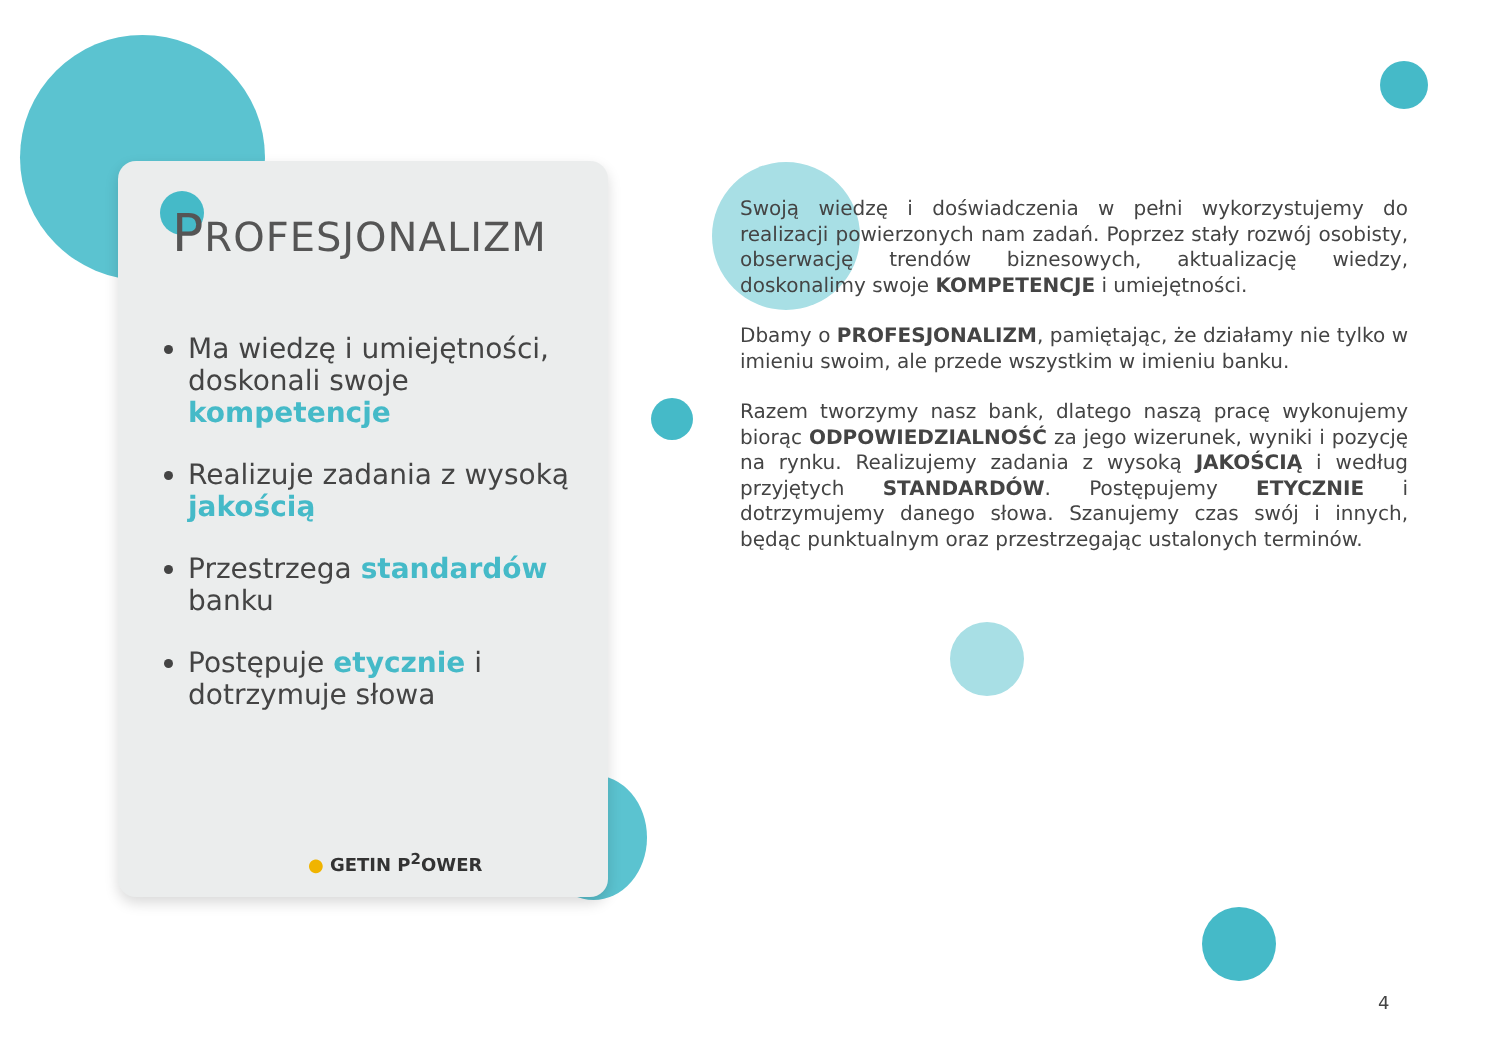PROFESJONALIZM
Ma wiedzę i umiejętności, doskonali swoje kompetencje
Realizuje zadania z wysoką jakością
Przestrzega standardów banku
Postępuje etycznie i dotrzymuje słowa
● GETIN P<sup>2</sup>OWER
Swoją wiedzę i doświadczenia w pełni wykorzystujemy do realizacji powierzonych nam zadań. Poprzez stały rozwój osobisty, obserwację trendów biznesowych, aktualizację wiedzy, doskonalimy swoje KOMPETENCJE i umiejętności.
Dbamy o PROFESJONALIZM, pamiętając, że działamy nie tylko w imieniu swoim, ale przede wszystkim w imieniu banku.
Razem tworzymy nasz bank, dlatego naszą pracę wykonujemy biorąc ODPOWIEDZIALNOŚĆ za jego wizerunek, wyniki i pozycję na rynku. Realizujemy zadania z wysoką JAKOŚCIĄ i według przyjętych STANDARDÓW. Postępujemy ETYCZNIE i dotrzymujemy danego słowa. Szanujemy czas swój i innych, będąc punktualnym oraz przestrzegając ustalonych terminów.
4